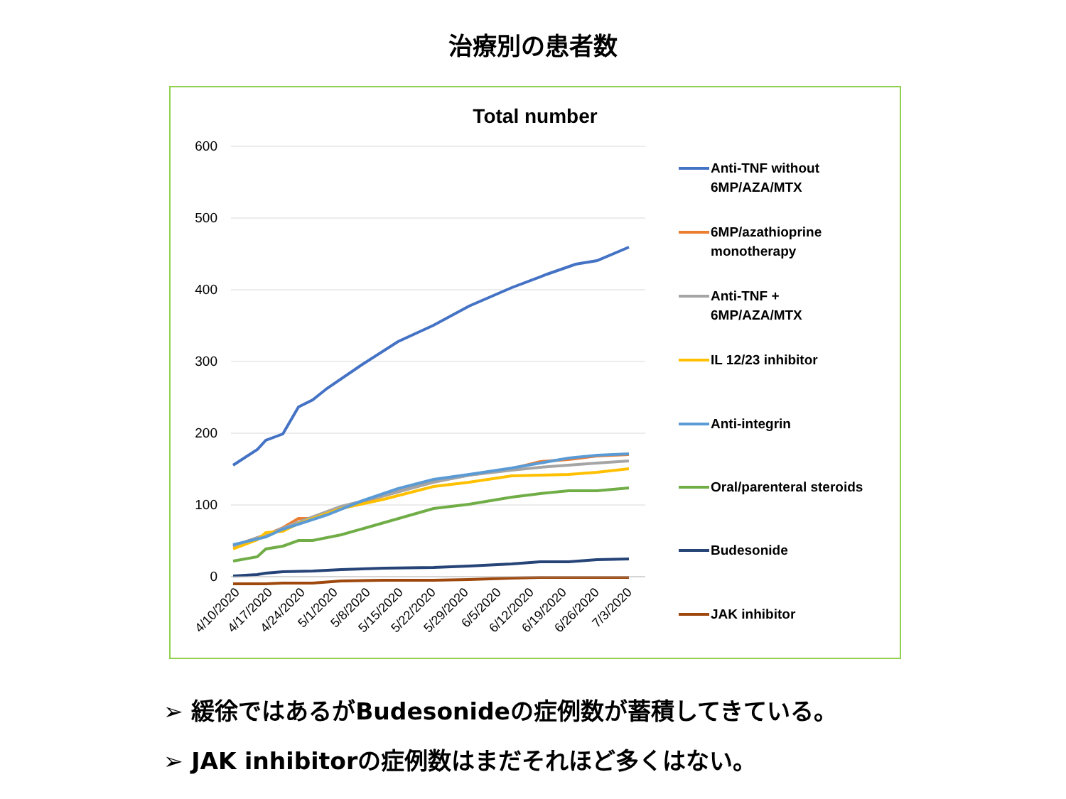治療別の患者数
Total number
600
500
400
300
200
100
0
4/10/2020
4/17/2020
4/24/2020
5/1/2020
5/8/2020
5/15/2020
5/22/2020
5/29/2020
6/5/2020
6/12/2020
6/19/2020
6/26/2020
7/3/2020
Anti-TNF without
6MP/AZA/MTX
6MP/azathioprine
monotherapy
Anti-TNF +
6MP/AZA/MTX
IL 12/23 inhibitor
Anti-integrin
Oral/parenteral steroids
Budesonide
JAK inhibitor
➢ 緩徐ではあるがBudesonideの症例数が蓄積してきている。
➢ JAK inhibitorの症例数はまだそれほど多くはない。